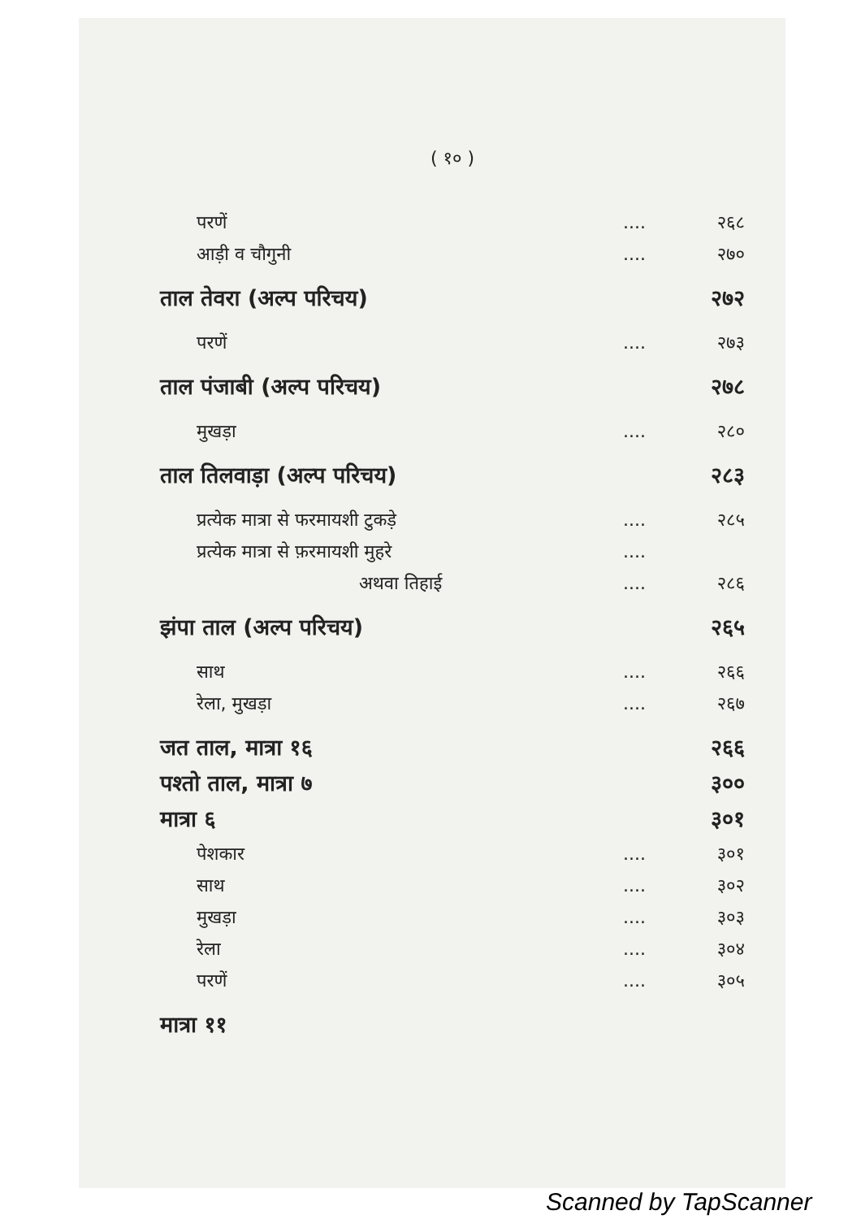( १० )
परणें.... २६८
आड़ी व चौगुनी.... २७०
ताल तेवरा (अल्प परिचय) २७२
परणें.... २७३
ताल पंजाबी (अल्प परिचय) २७८
मुखड़ा.... २८०
ताल तिलवाड़ा (अल्प परिचय) २८३
प्रत्येक मात्रा से फरमायशी टुकड़े.... २८५
प्रत्येक मात्रा से फ़रमायशी मुहरे....
अथवा तिहाई.... २८६
झंपा ताल (अल्प परिचय) २६५
साथ.... २६६
रेला, मुखड़ा.... २६७
जत ताल, मात्रा १६ २६६
पश्तो ताल, मात्रा ७ ३००
मात्रा ६ ३०१
पेशकार.... ३०१
साथ.... ३०२
मुखड़ा.... ३०३
रेला.... ३०४
परणें.... ३०५
मात्रा ११
Scanned by TapScanner